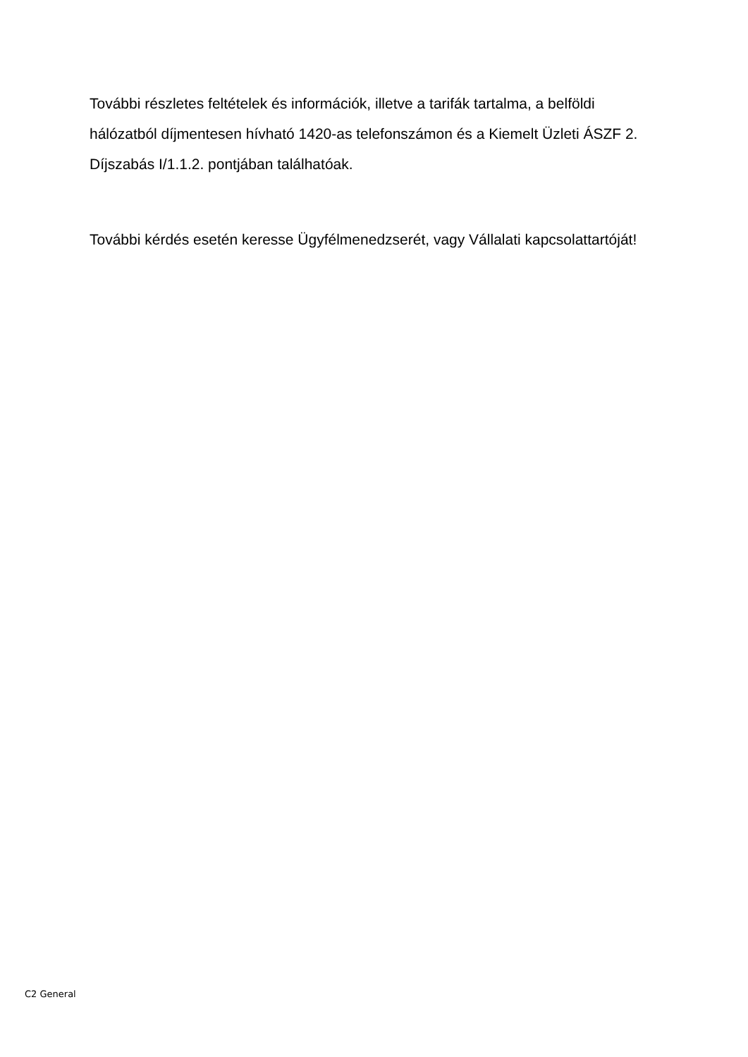További részletes feltételek és információk, illetve a tarifák tartalma, a belföldi hálózatból díjmentesen hívható 1420-as telefonszámon és a Kiemelt Üzleti ÁSZF 2. Díjszabás I/1.1.2. pontjában találhatóak.
További kérdés esetén keresse Ügyfélmenedzserét, vagy Vállalati kapcsolattartóját!
C2 General